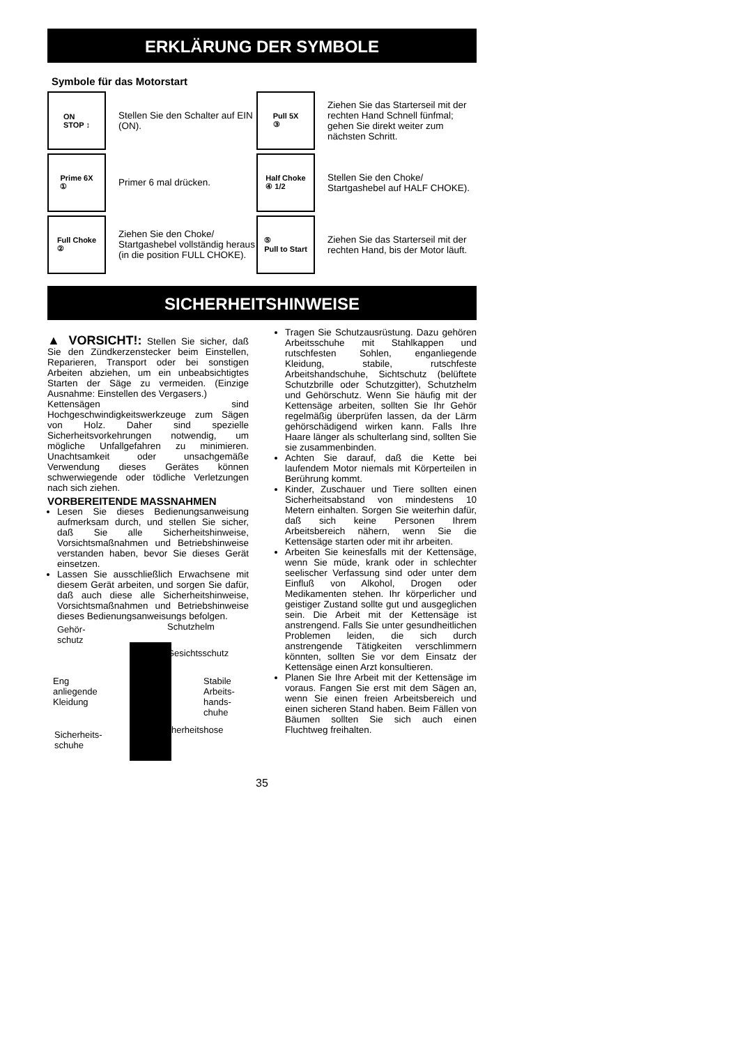ERKLÄRUNG DER SYMBOLE
Symbole für das Motorstart
ON
STOP ↕
Stellen Sie den Schalter auf EIN (ON).
Pull 5X
③
Ziehen Sie das Starterseil mit der rechten Hand Schnell fünfmal; gehen Sie direkt weiter zum nächsten Schritt.
Prime 6X
①
Primer 6 mal drücken.
Half Choke
④ 1/2
Stellen Sie den Choke/ Startgashebel auf HALF CHOKE).
Full Choke
②
Ziehen Sie den Choke/ Startgashebel vollständig heraus (in die position FULL CHOKE).
⑤
Pull to Start
Ziehen Sie das Starterseil mit der rechten Hand, bis der Motor läuft.
SICHERHEITSHINWEISE
▲ VORSICHT!: Stellen Sie sicher, daß Sie den Zündkerzenstecker beim Einstellen, Reparieren, Transport oder bei sonstigen Arbeiten abziehen, um ein unbeabsichtigtes Starten der Säge zu vermeiden. (Einzige Ausnahme: Einstellen des Vergasers.)
Kettensägen sind Hochgeschwindigkeitswerkzeuge zum Sägen von Holz. Daher sind spezielle Sicherheitsvorkehrungen notwendig, um mögliche Unfallgefahren zu minimieren. Unachtsamkeit oder unsachgemäße Verwendung dieses Gerätes können schwerwiegende oder tödliche Verletzungen nach sich ziehen.
VORBEREITENDE MASSNAHMEN
Lesen Sie dieses Bedienungsanweisung aufmerksam durch, und stellen Sie sicher, daß Sie alle Sicherheitshinweise, Vorsichtsmaßnahmen und Betriebshinweise verstanden haben, bevor Sie dieses Gerät einsetzen.
Lassen Sie ausschließlich Erwachsene mit diesem Gerät arbeiten, und sorgen Sie dafür, daß auch diese alle Sicherheitshinweise, Vorsichtsmaßnahmen und Betriebshinweise dieses Bedienungsanweisungs befolgen.
Gehör-
schutz
Schutzhelm
Gesichtsschutz
Eng
anliegende
Kleidung
Stabile
Arbeits-
hands-
chuhe
Sicherheits-
schuhe
Sicherheitshose
Tragen Sie Schutzausrüstung. Dazu gehören Arbeitsschuhe mit Stahlkappen und rutschfesten Sohlen, enganliegende Kleidung, stabile, rutschfeste Arbeitshandschuhe, Sichtschutz (belüftete Schutzbrille oder Schutzgitter), Schutzhelm und Gehörschutz. Wenn Sie häufig mit der Kettensäge arbeiten, sollten Sie Ihr Gehör regelmäßig überprüfen lassen, da der Lärm gehörschädigend wirken kann. Falls Ihre Haare länger als schulterlang sind, sollten Sie sie zusammenbinden.
Achten Sie darauf, daß die Kette bei laufendem Motor niemals mit Körperteilen in Berührung kommt.
Kinder, Zuschauer und Tiere sollten einen Sicherheitsabstand von mindestens 10 Metern einhalten. Sorgen Sie weiterhin dafür, daß sich keine Personen Ihrem Arbeitsbereich nähern, wenn Sie die Kettensäge starten oder mit ihr arbeiten.
Arbeiten Sie keinesfalls mit der Kettensäge, wenn Sie müde, krank oder in schlechter seelischer Verfassung sind oder unter dem Einfluß von Alkohol, Drogen oder Medikamenten stehen. Ihr körperlicher und geistiger Zustand sollte gut und ausgeglichen sein. Die Arbeit mit der Kettensäge ist anstrengend. Falls Sie unter gesundheitlichen Problemen leiden, die sich durch anstrengende Tätigkeiten verschlimmern könnten, sollten Sie vor dem Einsatz der Kettensäge einen Arzt konsultieren.
Planen Sie Ihre Arbeit mit der Kettensäge im voraus. Fangen Sie erst mit dem Sägen an, wenn Sie einen freien Arbeitsbereich und einen sicheren Stand haben. Beim Fällen von Bäumen sollten Sie sich auch einen Fluchtweg freihalten.
35